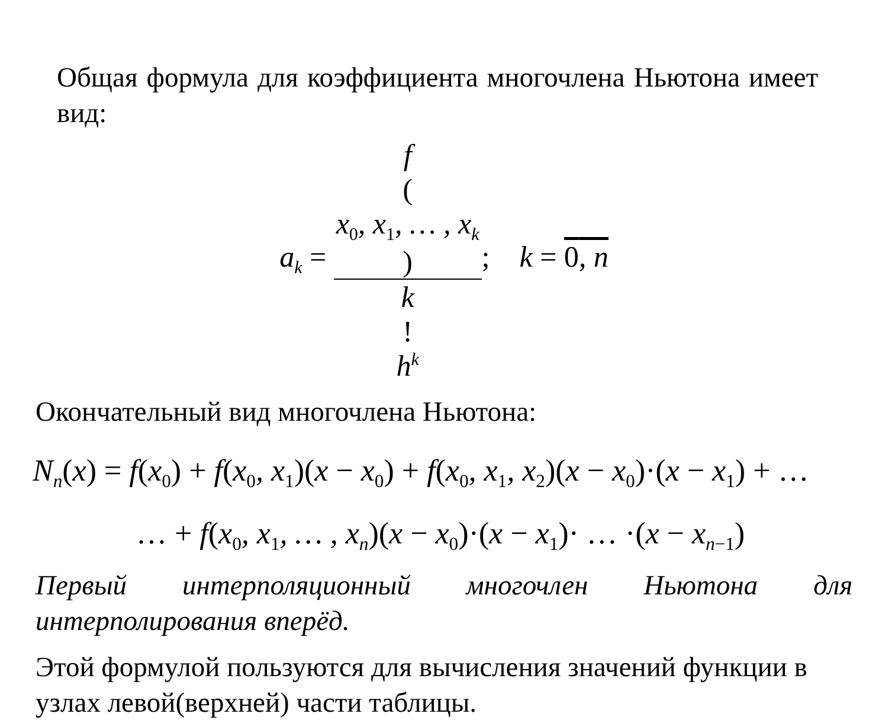Общая формула для коэффициента многочлена Ньютона имеет вид:
a<sub>k</sub> = f
(x<sub>0</sub>, x<sub>1</sub>, … , x<sub>k</sub>) k!
h<sup>k</sup>; k = 0, n
Окончательный вид многочлена Ньютона:
N<sub>n</sub>(x) = f(x<sub>0</sub>) + f(x<sub>0</sub>, x<sub>1</sub>)(x − x<sub>0</sub>) + f(x<sub>0</sub>, x<sub>1</sub>, x<sub>2</sub>)(x − x<sub>0</sub>)·(x − x<sub>1</sub>) + …
… + f(x<sub>0</sub>, x<sub>1</sub>, … , x<sub>n</sub>)(x − x<sub>0</sub>)·(x − x<sub>1</sub>)· … ·(x − x<sub>n−1</sub>)
Первый интерполяционный многочлен Ньютона для интерполирования вперёд.
Этой формулой пользуются для вычисления значений функции в узлах левой(верхней) части таблицы.